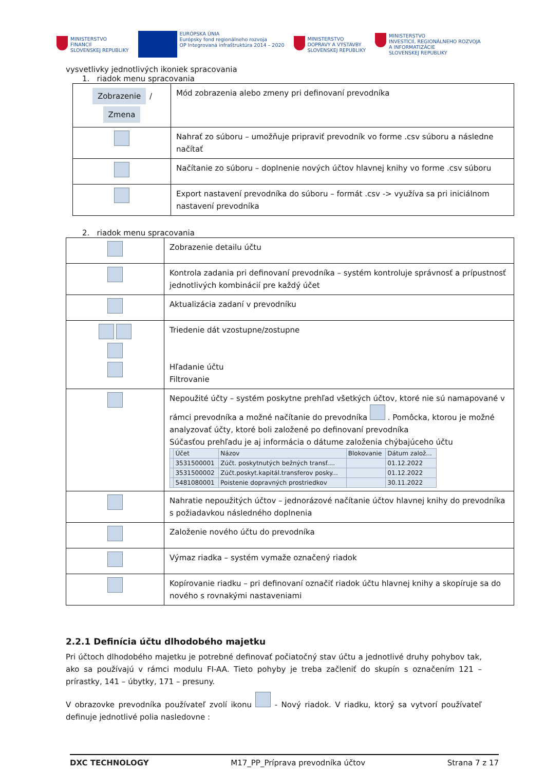MINISTERSTVO
FINANCIÍ
SLOVENSKEJ REPUBLIKY
EURÓPSKA ÚNIA
Európsky fond regionálneho rozvoja
OP Integrovaná infraštruktúra 2014 – 2020
MINISTERSTVO
DOPRAVY A VÝSTAVBY
SLOVENSKEJ REPUBLIKY
MINISTERSTVO
INVESTÍCIÍ, REGIONÁLNEHO ROZVOJA
A INFORMATIZÁCIE
SLOVENSKEJ REPUBLIKY
vysvetlivky jednotlivých ikoniek spracovania
1. riadok menu spracovania
| Zobrazenie / Zmena | Mód zobrazenia alebo zmeny pri definovaní prevodníka |
| | Nahrať zo súboru – umožňuje pripraviť prevodník vo forme .csv súboru a následne načítať |
| | Načítanie zo súboru – doplnenie nových účtov hlavnej knihy vo forme .csv súboru |
| | Export nastavení prevodníka do súboru – formát .csv -> využíva sa pri iniciálnom nastavení prevodníka |
2. riadok menu spracovania
| | Zobrazenie detailu účtu |
| | Kontrola zadania pri definovaní prevodníka – systém kontroluje správnosť a prípustnosť jednotlivých kombinácií pre každý účet |
| | Aktualizácia zadaní v prevodníku |
| | Triedenie dát vzostupne/zostupne Hľadanie účtu Filtrovanie |
| | Nepoužité účty – systém poskytne prehľad všetkých účtov, ktoré nie sú namapované v rámci prevodníka a možné načítanie do prevodníka . Pomôcka, ktorou je možné analyzovať účty, ktoré boli založené po definovaní prevodníka Súčasťou prehľadu je aj informácia o dátume založenia chýbajúceho účtu / / Účet / Názov / Blokovanie / Dátum založ... / / --- / --- / --- / --- / --- / / / 3531500001 / Zúčt. poskytnutých bežných transf.... / / 01.12.2022 / / / 3531500002 / Zúčt.poskyt.kapitál.transferov posky... / / 01.12.2022 / / / 5481080001 / Poistenie dopravných prostriedkov / / 30.11.2022 / |
| | Nahratie nepoužitých účtov – jednorázové načítanie účtov hlavnej knihy do prevodníka s požiadavkou následného doplnenia |
| | Založenie nového účtu do prevodníka |
| | Výmaz riadka – systém vymaže označený riadok |
| | Kopírovanie riadku – pri definovaní označiť riadok účtu hlavnej knihy a skopíruje sa do nového s rovnakými nastaveniami |
2.2.1 Definícia účtu dlhodobého majetku
Pri účtoch dlhodobého majetku je potrebné definovať počiatočný stav účtu a jednotlivé druhy pohybov tak, ako sa používajú v rámci modulu FI-AA. Tieto pohyby je treba začleniť do skupín s označením 121 – prírastky, 141 – úbytky, 171 – presuny.
V obrazovke prevodníka používateľ zvolí ikonu - Nový riadok. V riadku, ktorý sa vytvorí používateľ definuje jednotlivé polia nasledovne :
DXC TECHNOLOGY M17_PP_Príprava prevodníka účtov Strana 7 z 17